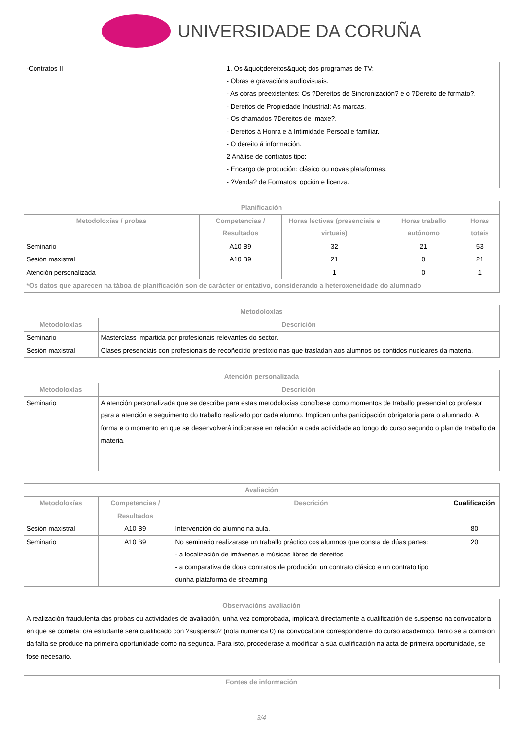UNIVERSIDADE DA CORUÑA
| -Contratos II | 1. Os &quot;dereitos&quot; dos programas de TV: - Obras e gravacións audiovisuais. - As obras preexistentes: Os ?Dereitos de Sincronización? e o ?Dereito de formato?. - Dereitos de Propiedade Industrial: As marcas. - Os chamados ?Dereitos de Imaxe?. - Dereitos á Honra e á Intimidade Persoal e familiar. - O dereito á información. 2 Análise de contratos tipo: - Encargo de produción: clásico ou novas plataformas. - ?Venda? de Formatos: opción e licenza. |
| Planificación | | | | |
| --- | --- | --- | --- | --- |
| Metodoloxías / probas | Competencias / Resultados | Horas lectivas (presenciais e virtuais) | Horas traballo autónomo | Horas totais |
| Seminario | A10 B9 | 32 | 21 | 53 |
| Sesión maxistral | A10 B9 | 21 | 0 | 21 |
| Atención personalizada | | 1 | 0 | 1 |
| *Os datos que aparecen na táboa de planificación son de carácter orientativo, considerando a heteroxeneidade do alumnado | | | | |
| Metodoloxías | |
| --- | --- |
| Metodoloxías | Descrición |
| Seminario | Masterclass impartida por profesionais relevantes do sector. |
| Sesión maxistral | Clases presenciais con profesionais de recoñecido prestixio nas que trasladan aos alumnos os contidos nucleares da materia. |
| Atención personalizada | |
| --- | --- |
| Metodoloxías | Descrición |
| Seminario | A atención personalizada que se describe para estas metodoloxías concíbese como momentos de traballo presencial co profesor para a atención e seguimento do traballo realizado por cada alumno. Implican unha participación obrigatoria para o alumnado. A forma e o momento en que se desenvolverá indicarase en relación a cada actividade ao longo do curso segundo o plan de traballo da materia. |
| Avaliación | | | |
| --- | --- | --- | --- |
| Metodoloxías | Competencias / Resultados | Descrición | Cualificación |
| Sesión maxistral | A10 B9 | Intervención do alumno na aula. | 80 |
| Seminario | A10 B9 | No seminario realizarase un traballo práctico cos alumnos que consta de dúas partes: - a localización de imáxenes e músicas libres de dereitos - a comparativa de dous contratos de produción: un contrato clásico e un contrato tipo dunha plataforma de streaming | 20 |
| Observacións avaliación |
| --- |
| A realización fraudulenta das probas ou actividades de avaliación, unha vez comprobada, implicará directamente a cualificación de suspenso na convocatoria en que se cometa: o/a estudante será cualificado con ?suspenso? (nota numérica 0) na convocatoria correspondente do curso académico, tanto se a comisión da falta se produce na primeira oportunidade como na segunda. Para isto, procederase a modificar a súa cualificación na acta de primeira oportunidade, se fose necesario. |
| Fontes de información |
| --- |
3/4